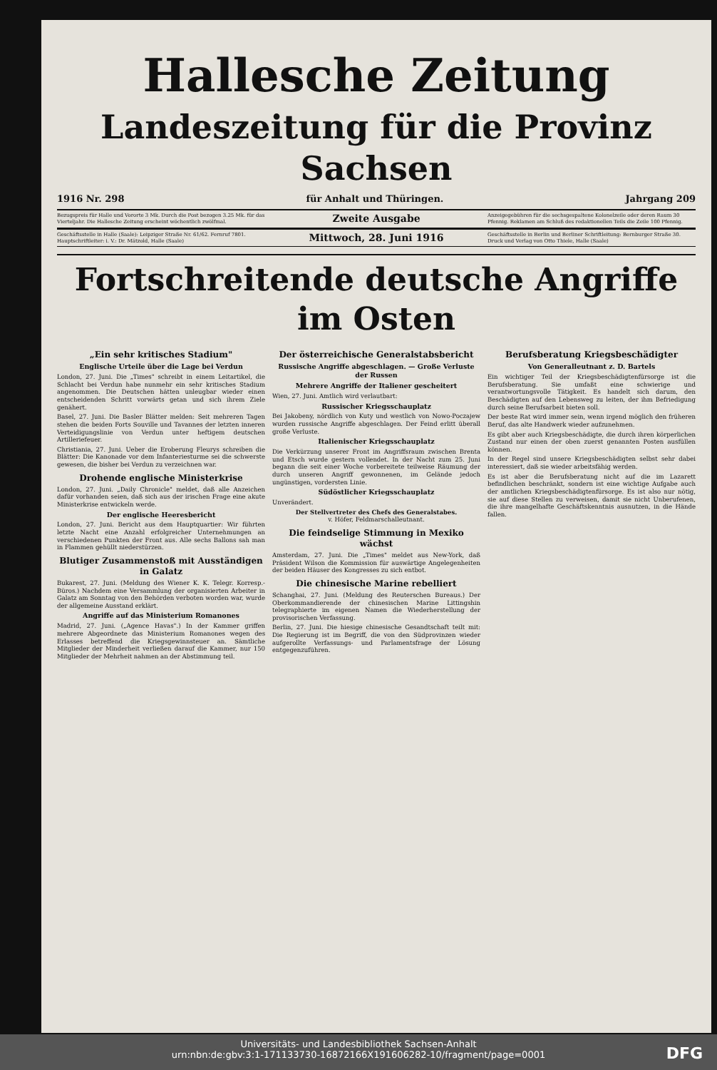Hallesche Zeitung
Landeszeitung für die Provinz Sachsen
1916 Nr. 298 für Anhalt und Thüringen. Jahrgang 209
Bezugspreis für Halle und Vororte 3 Mk. Durch die Post bezogen 3.25 Mk. für das Vierteljahr. Die Hallesche Zeitung erscheint wöchentlich zwölfmal.
Zweite Ausgabe
Anzeigegebühren für die sechsgespaltene Kolonelzeile oder deren Raum 30 Pfennig. Reklamen am Schluß des redaktionellen Teils die Zeile 100 Pfennig.
Geschäftsstelle in Halle (Saale): Leipziger Straße Nr. 61/62. Fernruf 7801. Hauptschriftleiter: i. V.: Dr. Mätzold, Halle (Saale)
Mittwoch, 28. Juni 1916
Geschäftsstelle in Berlin und Berliner Schriftleitung: Bernburger Straße 30. Druck und Verlag von Otto Thiele, Halle (Saale)
Fortschreitende deutsche Angriffe im Osten
„Ein sehr kritisches Stadium"
Englische Urteile über die Lage bei Verdun
London, 27. Juni. Die „Times" schreibt in einem Leitartikel, die Schlacht bei Verdun habe nunmehr ein sehr kritisches Stadium angenommen. Die Deutschen hätten unleugbar wieder einen entscheidenden Schritt vorwärts getan und sich ihrem Ziele genähert.
Basel, 27. Juni. Die Basler Blätter melden: Seit mehreren Tagen stehen die beiden Forts Souville und Tavannes der letzten inneren Verteidigungslinie von Verdun unter heftigem deutschen Artilleriefeuer.
Christiania, 27. Juni. Ueber die Eroberung Fleurys schreiben die Blätter: Die Kanonade vor dem Infanteriesturme sei die schwerste gewesen, die bisher bei Verdun zu verzeichnen war.
Drohende englische Ministerkrise
London, 27. Juni. „Daily Chronicle" meldet, daß alle Anzeichen dafür vorhanden seien, daß sich aus der irischen Frage eine akute Ministerkrise entwickeln werde.
Der englische Heeresbericht
London, 27. Juni. Bericht aus dem Hauptquartier: Wir führten letzte Nacht eine Anzahl erfolgreicher Unternehmungen an verschiedenen Punkten der Front aus. Alle sechs Ballons sah man in Flammen gehüllt niederstürzen.
Blutiger Zusammenstoß mit Ausständigen in Galatz
Bukarest, 27. Juni. (Meldung des Wiener K. K. Telegr. Korresp.-Büros.) Nachdem eine Versammlung der organisierten Arbeiter in Galatz am Sonntag von den Behörden verboten worden war, wurde der allgemeine Ausstand erklärt.
Angriffe auf das Ministerium Romanones
Madrid, 27. Juni. („Agence Havas".) In der Kammer griffen mehrere Abgeordnete das Ministerium Romanones wegen des Erlasses betreffend die Kriegsgewinnsteuer an. Sämtliche Mitglieder der Minderheit verließen darauf die Kammer, nur 150 Mitglieder der Mehrheit nahmen an der Abstimmung teil.
Der österreichische Generalstabsbericht
Russische Angriffe abgeschlagen. — Große Verluste der Russen
Mehrere Angriffe der Italiener gescheitert
Wien, 27. Juni. Amtlich wird verlautbart:
Russischer Kriegsschauplatz
Bei Jakobeny, nördlich von Kuty und westlich von Nowo-Poczajew wurden russische Angriffe abgeschlagen. Der Feind erlitt überall große Verluste.
Italienischer Kriegsschauplatz
Die Verkürzung unserer Front im Angriffsraum zwischen Brenta und Etsch wurde gestern vollendet. In der Nacht zum 25. Juni begann die seit einer Woche vorbereitete teilweise Räumung der durch unseren Angriff gewonnenen, im Gelände jedoch ungünstigen, vordersten Linie.
Südöstlicher Kriegsschauplatz
Unverändert.
Der Stellvertreter des Chefs des Generalstabes.
v. Höfer, Feldmarschalleutnant.
Die feindselige Stimmung in Mexiko wächst
Amsterdam, 27. Juni. Die „Times" meldet aus New-York, daß Präsident Wilson die Kommission für auswärtige Angelegenheiten der beiden Häuser des Kongresses zu sich entbot.
Die chinesische Marine rebelliert
Schanghai, 27. Juni. (Meldung des Reuterschen Bureaus.) Der Oberkommandierende der chinesischen Marine Littingshin telegraphierte im eigenen Namen die Wiederherstellung der provisorischen Verfassung.
Berlin, 27. Juni. Die hiesige chinesische Gesandtschaft teilt mit: Die Regierung ist im Begriff, die von den Südprovinzen wieder aufgerollte Verfassungs- und Parlamentsfrage der Lösung entgegenzuführen.
Berufsberatung Kriegsbeschädigter
Von Generalleutnant z. D. Bartels
Ein wichtiger Teil der Kriegsbeschädigtenfürsorge ist die Berufsberatung. Sie umfaßt eine schwierige und verantwortungsvolle Tätigkeit. Es handelt sich darum, den Beschädigten auf den Lebensweg zu leiten, der ihm Befriedigung durch seine Berufsarbeit bieten soll.
Der beste Rat wird immer sein, wenn irgend möglich den früheren Beruf, das alte Handwerk wieder aufzunehmen.
Es gibt aber auch Kriegsbeschädigte, die durch ihren körperlichen Zustand nur einen der oben zuerst genannten Posten ausfüllen können.
In der Regel sind unsere Kriegsbeschädigten selbst sehr dabei interessiert, daß sie wieder arbeitsfähig werden.
Es ist aber die Berufsberatung nicht auf die im Lazarett befindlichen beschränkt, sondern ist eine wichtige Aufgabe auch der amtlichen Kriegsbeschädigtenfürsorge. Es ist also nur nötig, sie auf diese Stellen zu verweisen, damit sie nicht Unberufenen, die ihre mangelhafte Geschäftskenntnis ausnutzen, in die Hände fallen.
Universitäts- und Landesbibliothek Sachsen-Anhalt
urn:nbn:de:gbv:3:1-171133730-16872166X191606282-10/fragment/page=0001
DFG